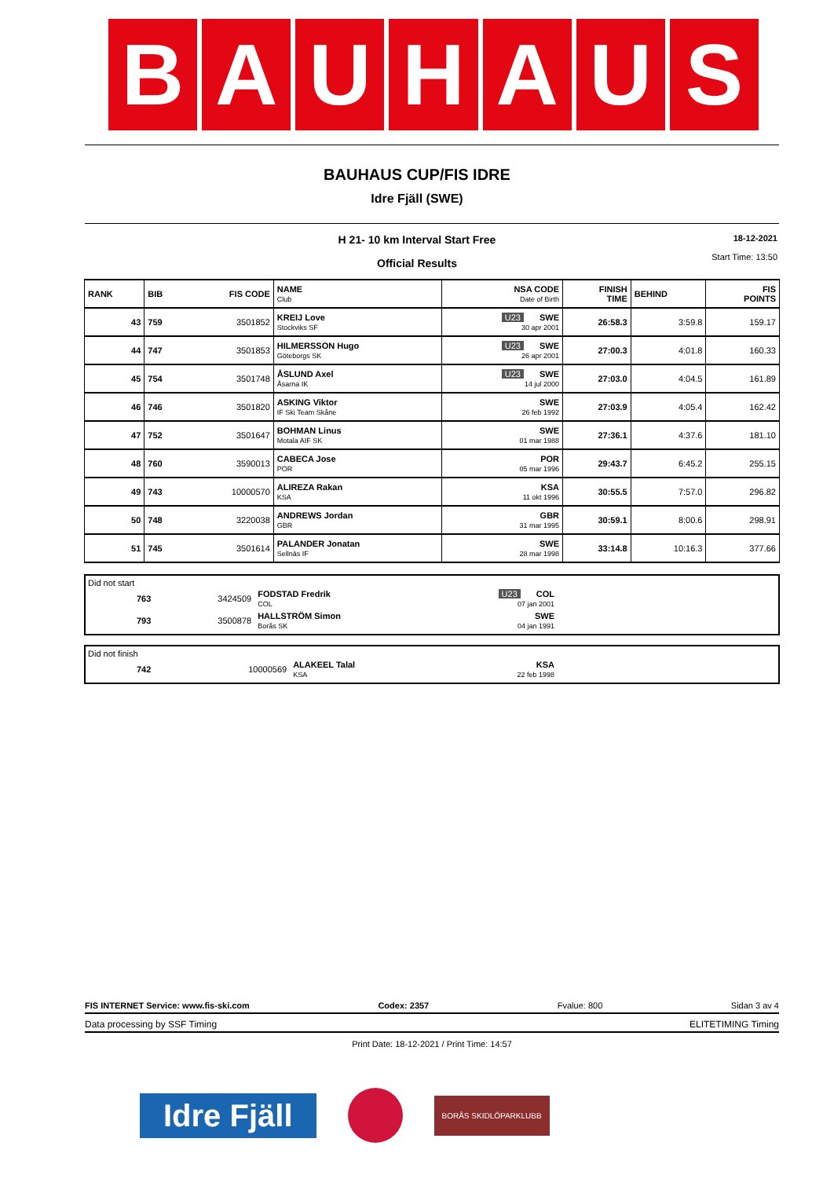B A U H A U S
BAUHAUS CUP/FIS IDRE
Idre Fjäll (SWE)
H 21- 10 km Interval Start Free
18-12-2021
Start Time: 13:50
Official Results
| RANK | BIB | FIS CODE | NAME Club | NSA CODE Date of Birth | FINISH TIME | BEHIND | FIS POINTS |
| 43 | 759 | 3501852 | KREIJ Love Stockviks SF | U23 SWE 30 apr 2001 | 26:58.3 | 3:59.8 | 159.17 |
| 44 | 747 | 3501853 | HILMERSSON Hugo Göteborgs SK | U23 SWE 26 apr 2001 | 27:00.3 | 4:01.8 | 160.33 |
| 45 | 754 | 3501748 | ÅSLUND Axel Åsarna IK | U23 SWE 14 jul 2000 | 27:03.0 | 4:04.5 | 161.89 |
| 46 | 746 | 3501820 | ASKING Viktor IF Ski Team Skåne | SWE 26 feb 1992 | 27:03.9 | 4:05.4 | 162.42 |
| 47 | 752 | 3501647 | BOHMAN Linus Motala AIF SK | SWE 01 mar 1988 | 27:36.1 | 4:37.6 | 181.10 |
| 48 | 760 | 3590013 | CABECA Jose POR | POR 05 mar 1996 | 29:43.7 | 6:45.2 | 255.15 |
| 49 | 743 | 10000570 | ALIREZA Rakan KSA | KSA 11 okt 1996 | 30:55.5 | 7:57.0 | 296.82 |
| 50 | 748 | 3220038 | ANDREWS Jordan GBR | GBR 31 mar 1995 | 30:59.1 | 8:00.6 | 298.91 |
| 51 | 745 | 3501614 | PALANDER Jonatan Sellnäs IF | SWE 28 mar 1998 | 33:14.8 | 10:16.3 | 377.66 |
Did not start
| | 763 | 3424509 | FODSTAD Fredrik COL | U23 COL 07 jan 2001 | |
| | 793 | 3500878 | HALLSTRÖM Simon Borås SK | SWE 04 jan 1991 | |
Did not finish
| | 742 | 10000569 | ALAKEEL Talal KSA | KSA 22 feb 1998 | |
FIS INTERNET Service: www.fis-ski.com Codex: 2357 Fvalue: 800 Sidan 3 av 4
Data processing by SSF Timing ELITETIMING Timing
Print Date: 18-12-2021 / Print Time: 14:57
Idre Fjäll
BORÅS SKIDLÖPARKLUBB